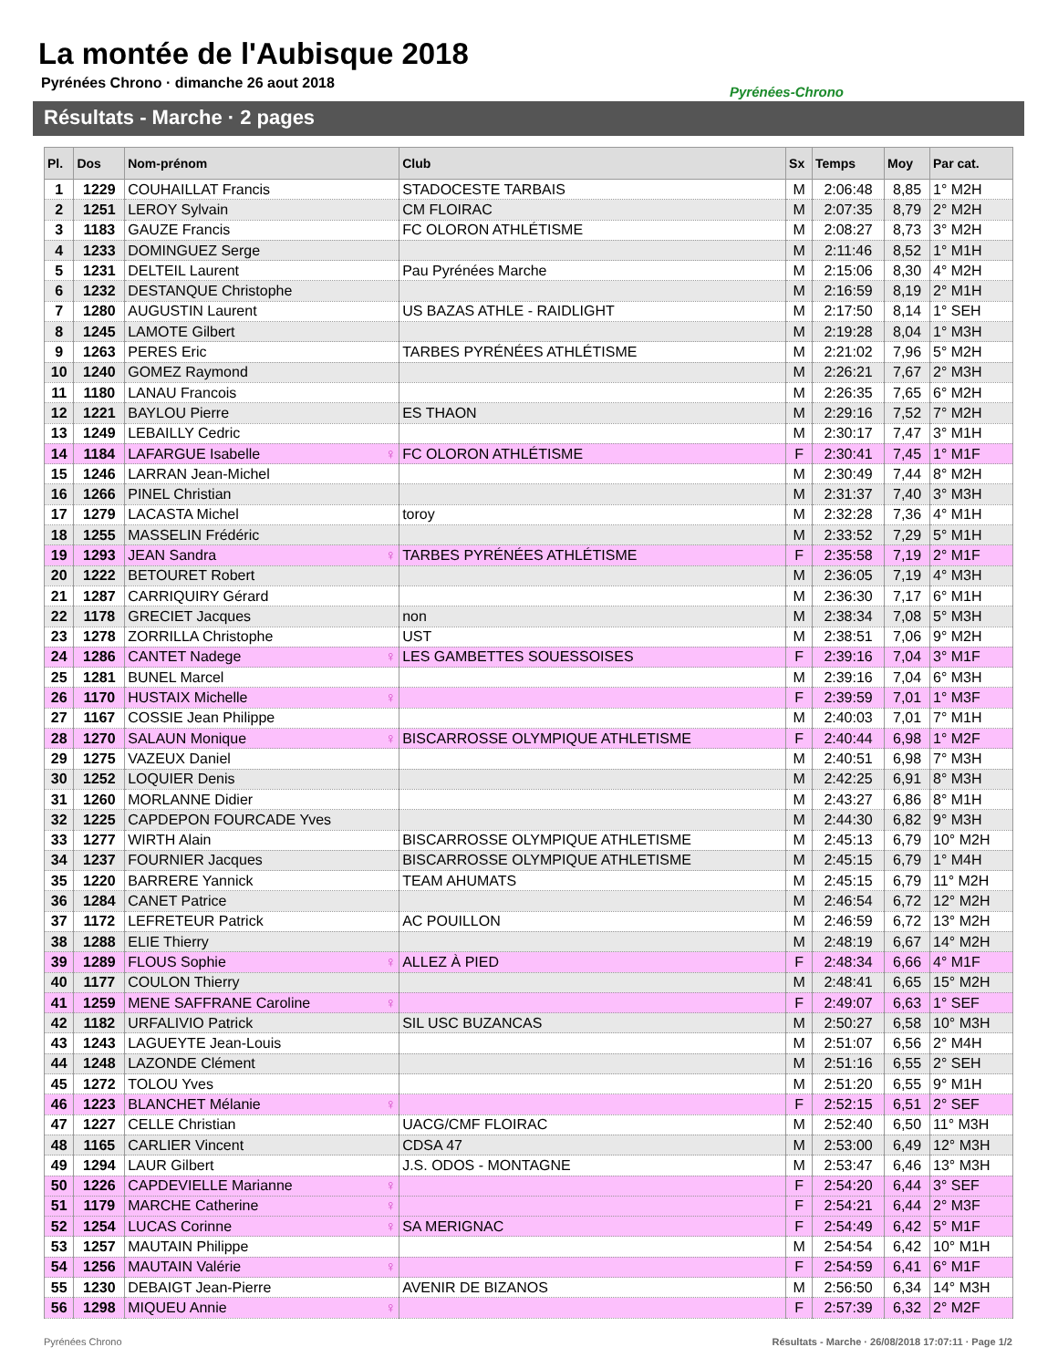La montée de l'Aubisque 2018
Pyrénées Chrono · dimanche 26 aout 2018
Pyrénées-Chrono
Résultats - Marche · 2 pages
| Pl. | Dos | Nom-prénom | Club | Sx | Temps | Moy | Par cat. |
| --- | --- | --- | --- | --- | --- | --- | --- |
| 1 | 1229 | COUHAILLAT Francis | STADOCESTE TARBAIS | M | 2:06:48 | 8,85 | 1° M2H |
| 2 | 1251 | LEROY Sylvain | CM FLOIRAC | M | 2:07:35 | 8,79 | 2° M2H |
| 3 | 1183 | GAUZE Francis | FC OLORON ATHLÉTISME | M | 2:08:27 | 8,73 | 3° M2H |
| 4 | 1233 | DOMINGUEZ Serge | | M | 2:11:46 | 8,52 | 1° M1H |
| 5 | 1231 | DELTEIL Laurent | Pau Pyrénées Marche | M | 2:15:06 | 8,30 | 4° M2H |
| 6 | 1232 | DESTANQUE Christophe | | M | 2:16:59 | 8,19 | 2° M1H |
| 7 | 1280 | AUGUSTIN Laurent | US BAZAS ATHLE - RAIDLIGHT | M | 2:17:50 | 8,14 | 1° SEH |
| 8 | 1245 | LAMOTE Gilbert | | M | 2:19:28 | 8,04 | 1° M3H |
| 9 | 1263 | PERES Eric | TARBES PYRÉNÉES ATHLÉTISME | M | 2:21:02 | 7,96 | 5° M2H |
| 10 | 1240 | GOMEZ Raymond | | M | 2:26:21 | 7,67 | 2° M3H |
| 11 | 1180 | LANAU Francois | | M | 2:26:35 | 7,65 | 6° M2H |
| 12 | 1221 | BAYLOU Pierre | ES THAON | M | 2:29:16 | 7,52 | 7° M2H |
| 13 | 1249 | LEBAILLY Cedric | | M | 2:30:17 | 7,47 | 3° M1H |
| 14 | 1184 | LAFARGUE Isabelle ♀ | FC OLORON ATHLÉTISME | F | 2:30:41 | 7,45 | 1° M1F |
| 15 | 1246 | LARRAN Jean-Michel | | M | 2:30:49 | 7,44 | 8° M2H |
| 16 | 1266 | PINEL Christian | | M | 2:31:37 | 7,40 | 3° M3H |
| 17 | 1279 | LACASTA Michel | toroy | M | 2:32:28 | 7,36 | 4° M1H |
| 18 | 1255 | MASSELIN Frédéric | | M | 2:33:52 | 7,29 | 5° M1H |
| 19 | 1293 | JEAN Sandra ♀ | TARBES PYRÉNÉES ATHLÉTISME | F | 2:35:58 | 7,19 | 2° M1F |
| 20 | 1222 | BETOURET Robert | | M | 2:36:05 | 7,19 | 4° M3H |
| 21 | 1287 | CARRIQUIRY Gérard | | M | 2:36:30 | 7,17 | 6° M1H |
| 22 | 1178 | GRECIET Jacques | non | M | 2:38:34 | 7,08 | 5° M3H |
| 23 | 1278 | ZORRILLA Christophe | UST | M | 2:38:51 | 7,06 | 9° M2H |
| 24 | 1286 | CANTET Nadege ♀ | LES GAMBETTES SOUESSOISES | F | 2:39:16 | 7,04 | 3° M1F |
| 25 | 1281 | BUNEL Marcel | | M | 2:39:16 | 7,04 | 6° M3H |
| 26 | 1170 | HUSTAIX Michelle ♀ | | F | 2:39:59 | 7,01 | 1° M3F |
| 27 | 1167 | COSSIE Jean Philippe | | M | 2:40:03 | 7,01 | 7° M1H |
| 28 | 1270 | SALAUN Monique ♀ | BISCARROSSE OLYMPIQUE ATHLETISME | F | 2:40:44 | 6,98 | 1° M2F |
| 29 | 1275 | VAZEUX Daniel | | M | 2:40:51 | 6,98 | 7° M3H |
| 30 | 1252 | LOQUIER Denis | | M | 2:42:25 | 6,91 | 8° M3H |
| 31 | 1260 | MORLANNE Didier | | M | 2:43:27 | 6,86 | 8° M1H |
| 32 | 1225 | CAPDEPON FOURCADE Yves | | M | 2:44:30 | 6,82 | 9° M3H |
| 33 | 1277 | WIRTH Alain | BISCARROSSE OLYMPIQUE ATHLETISME | M | 2:45:13 | 6,79 | 10° M2H |
| 34 | 1237 | FOURNIER Jacques | BISCARROSSE OLYMPIQUE ATHLETISME | M | 2:45:15 | 6,79 | 1° M4H |
| 35 | 1220 | BARRERE Yannick | TEAM AHUMATS | M | 2:45:15 | 6,79 | 11° M2H |
| 36 | 1284 | CANET Patrice | | M | 2:46:54 | 6,72 | 12° M2H |
| 37 | 1172 | LEFRETEUR Patrick | AC POUILLON | M | 2:46:59 | 6,72 | 13° M2H |
| 38 | 1288 | ELIE Thierry | | M | 2:48:19 | 6,67 | 14° M2H |
| 39 | 1289 | FLOUS Sophie ♀ | ALLEZ À PIED | F | 2:48:34 | 6,66 | 4° M1F |
| 40 | 1177 | COULON Thierry | | M | 2:48:41 | 6,65 | 15° M2H |
| 41 | 1259 | MENE SAFFRANE Caroline ♀ | | F | 2:49:07 | 6,63 | 1° SEF |
| 42 | 1182 | URFALIVIO Patrick | SIL USC BUZANCAS | M | 2:50:27 | 6,58 | 10° M3H |
| 43 | 1243 | LAGUEYTE Jean-Louis | | M | 2:51:07 | 6,56 | 2° M4H |
| 44 | 1248 | LAZONDE Clément | | M | 2:51:16 | 6,55 | 2° SEH |
| 45 | 1272 | TOLOU Yves | | M | 2:51:20 | 6,55 | 9° M1H |
| 46 | 1223 | BLANCHET Mélanie ♀ | | F | 2:52:15 | 6,51 | 2° SEF |
| 47 | 1227 | CELLE Christian | UACG/CMF FLOIRAC | M | 2:52:40 | 6,50 | 11° M3H |
| 48 | 1165 | CARLIER Vincent | CDSA 47 | M | 2:53:00 | 6,49 | 12° M3H |
| 49 | 1294 | LAUR Gilbert | J.S. ODOS - MONTAGNE | M | 2:53:47 | 6,46 | 13° M3H |
| 50 | 1226 | CAPDEVIELLE Marianne ♀ | | F | 2:54:20 | 6,44 | 3° SEF |
| 51 | 1179 | MARCHE Catherine ♀ | | F | 2:54:21 | 6,44 | 2° M3F |
| 52 | 1254 | LUCAS Corinne ♀ | SA MERIGNAC | F | 2:54:49 | 6,42 | 5° M1F |
| 53 | 1257 | MAUTAIN Philippe | | M | 2:54:54 | 6,42 | 10° M1H |
| 54 | 1256 | MAUTAIN Valérie ♀ | | F | 2:54:59 | 6,41 | 6° M1F |
| 55 | 1230 | DEBAIGT Jean-Pierre | AVENIR DE BIZANOS | M | 2:56:50 | 6,34 | 14° M3H |
| 56 | 1298 | MIQUEU Annie ♀ | | F | 2:57:39 | 6,32 | 2° M2F |
Pyrénées Chrono
Résultats - Marche · 26/08/2018 17:07:11 · Page 1/2